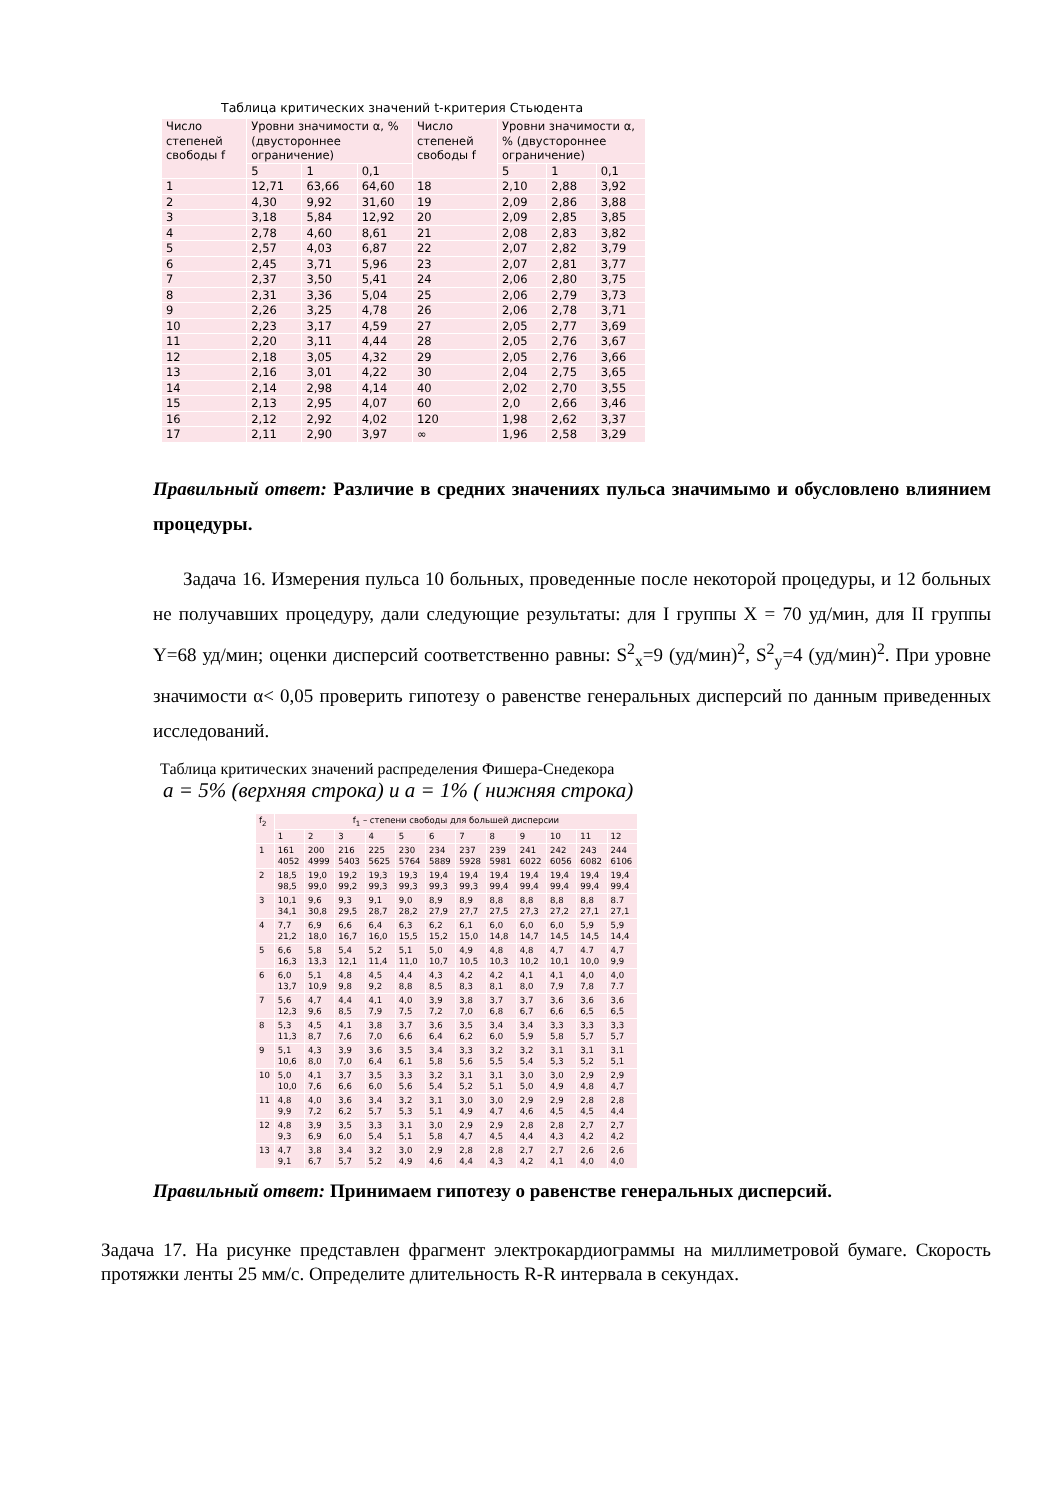Таблица критических значений t-критерия Стьюдента
| Число степеней свободы f | Уровни значимости α, % (двустороннее ограничение) | | | Число степеней свободы f | Уровни значимости α, % (двустороннее ограничение) | | |
| --- | --- | --- | --- | --- | --- | --- | --- |
| | 5 | 1 | 0,1 | | 5 | 1 | 0,1 |
| 1 | 12,71 | 63,66 | 64,60 | 18 | 2,10 | 2,88 | 3,92 |
| 2 | 4,30 | 9,92 | 31,60 | 19 | 2,09 | 2,86 | 3,88 |
| 3 | 3,18 | 5,84 | 12,92 | 20 | 2,09 | 2,85 | 3,85 |
| 4 | 2,78 | 4,60 | 8,61 | 21 | 2,08 | 2,83 | 3,82 |
| 5 | 2,57 | 4,03 | 6,87 | 22 | 2,07 | 2,82 | 3,79 |
| 6 | 2,45 | 3,71 | 5,96 | 23 | 2,07 | 2,81 | 3,77 |
| 7 | 2,37 | 3,50 | 5,41 | 24 | 2,06 | 2,80 | 3,75 |
| 8 | 2,31 | 3,36 | 5,04 | 25 | 2,06 | 2,79 | 3,73 |
| 9 | 2,26 | 3,25 | 4,78 | 26 | 2,06 | 2,78 | 3,71 |
| 10 | 2,23 | 3,17 | 4,59 | 27 | 2,05 | 2,77 | 3,69 |
| 11 | 2,20 | 3,11 | 4,44 | 28 | 2,05 | 2,76 | 3,67 |
| 12 | 2,18 | 3,05 | 4,32 | 29 | 2,05 | 2,76 | 3,66 |
| 13 | 2,16 | 3,01 | 4,22 | 30 | 2,04 | 2,75 | 3,65 |
| 14 | 2,14 | 2,98 | 4,14 | 40 | 2,02 | 2,70 | 3,55 |
| 15 | 2,13 | 2,95 | 4,07 | 60 | 2,0 | 2,66 | 3,46 |
| 16 | 2,12 | 2,92 | 4,02 | 120 | 1,98 | 2,62 | 3,37 |
| 17 | 2,11 | 2,90 | 3,97 | ∞ | 1,96 | 2,58 | 3,29 |
Правильный ответ: Различие в средних значениях пульса значимымо и обусловлено влиянием процедуры.
Задача 16. Измерения пульса 10 больных, проведенные после некоторой процедуры, и 12 больных не получавших процедуру, дали следующие результаты: для I группы X = 70 уд/мин, для II группы Y=68 уд/мин; оценки дисперсий соответственно равны: S<sup>2</sup><sub>x</sub>=9 (уд/мин)<sup>2</sup>, S<sup>2</sup><sub>y</sub>=4 (уд/мин)<sup>2</sup>. При уровне значимости α< 0,05 проверить гипотезу о равенстве генеральных дисперсий по данным приведенных исследований.
Таблица критических значений распределения Фишера-Снедекора
a = 5% (верхняя строка) и a = 1% ( нижняя строка)
| f<sub>2</sub> | f<sub>1</sub> – степени свободы для большей дисперсии | | | | | | | | | | | |
| --- | --- | --- | --- | --- | --- | --- | --- | --- | --- | --- | --- | --- |
| | 1 | 2 | 3 | 4 | 5 | 6 | 7 | 8 | 9 | 10 | 11 | 12 |
| 1 | 161 4052 | 200 4999 | 216 5403 | 225 5625 | 230 5764 | 234 5889 | 237 5928 | 239 5981 | 241 6022 | 242 6056 | 243 6082 | 244 6106 |
| 2 | 18,5 98,5 | 19,0 99,0 | 19,2 99,2 | 19,3 99,3 | 19,3 99,3 | 19,4 99,3 | 19,4 99,3 | 19,4 99,4 | 19,4 99,4 | 19,4 99,4 | 19,4 99,4 | 19,4 99,4 |
| 3 | 10,1 34,1 | 9,6 30,8 | 9,3 29,5 | 9,1 28,7 | 9,0 28,2 | 8,9 27,9 | 8,9 27,7 | 8,8 27,5 | 8,8 27,3 | 8,8 27,2 | 8,8 27,1 | 8.7 27,1 |
| 4 | 7,7 21,2 | 6,9 18,0 | 6,6 16,7 | 6,4 16,0 | 6,3 15,5 | 6,2 15,2 | 6,1 15,0 | 6,0 14,8 | 6,0 14,7 | 6,0 14,5 | 5,9 14,5 | 5,9 14,4 |
| 5 | 6,6 16,3 | 5,8 13,3 | 5,4 12,1 | 5,2 11,4 | 5,1 11,0 | 5,0 10,7 | 4,9 10,5 | 4,8 10,3 | 4,8 10,2 | 4,7 10,1 | 4.7 10,0 | 4,7 9,9 |
| 6 | 6,0 13,7 | 5,1 10,9 | 4,8 9,8 | 4,5 9,2 | 4,4 8,8 | 4,3 8,5 | 4,2 8,3 | 4,2 8,1 | 4,1 8,0 | 4,1 7,9 | 4,0 7,8 | 4,0 7.7 |
| 7 | 5,6 12,3 | 4,7 9,6 | 4,4 8,5 | 4,1 7,9 | 4,0 7,5 | 3,9 7,2 | 3,8 7,0 | 3,7 6,8 | 3,7 6,7 | 3,6 6,6 | 3,6 6,5 | 3,6 6,5 |
| 8 | 5,3 11,3 | 4,5 8,7 | 4,1 7,6 | 3,8 7,0 | 3,7 6,6 | 3,6 6,4 | 3,5 6,2 | 3,4 6,0 | 3,4 5,9 | 3,3 5,8 | 3,3 5,7 | 3,3 5,7 |
| 9 | 5,1 10,6 | 4,3 8,0 | 3,9 7,0 | 3,6 6,4 | 3,5 6,1 | 3,4 5,8 | 3,3 5,6 | 3,2 5,5 | 3,2 5,4 | 3,1 5,3 | 3,1 5,2 | 3,1 5,1 |
| 10 | 5,0 10,0 | 4,1 7,6 | 3,7 6,6 | 3,5 6,0 | 3,3 5,6 | 3,2 5,4 | 3,1 5,2 | 3,1 5,1 | 3,0 5,0 | 3,0 4,9 | 2,9 4,8 | 2,9 4,7 |
| 11 | 4,8 9,9 | 4,0 7,2 | 3,6 6,2 | 3,4 5,7 | 3,2 5,3 | 3,1 5,1 | 3,0 4,9 | 3,0 4,7 | 2,9 4,6 | 2,9 4,5 | 2,8 4,5 | 2,8 4,4 |
| 12 | 4,8 9,3 | 3,9 6,9 | 3,5 6,0 | 3,3 5,4 | 3,1 5,1 | 3,0 5,8 | 2,9 4,7 | 2,9 4,5 | 2,8 4,4 | 2,8 4,3 | 2,7 4,2 | 2,7 4,2 |
| 13 | 4,7 9,1 | 3,8 6,7 | 3,4 5,7 | 3,2 5,2 | 3,0 4,9 | 2,9 4,6 | 2,8 4,4 | 2,8 4,3 | 2,7 4,2 | 2,7 4,1 | 2,6 4,0 | 2,6 4,0 |
Правильный ответ: Принимаем гипотезу о равенстве генеральных дисперсий.
Задача 17. На рисунке представлен фрагмент электрокардиограммы на миллиметровой бумаге. Скорость протяжки ленты 25 мм/с. Определите длительность R-R интервала в секундах.